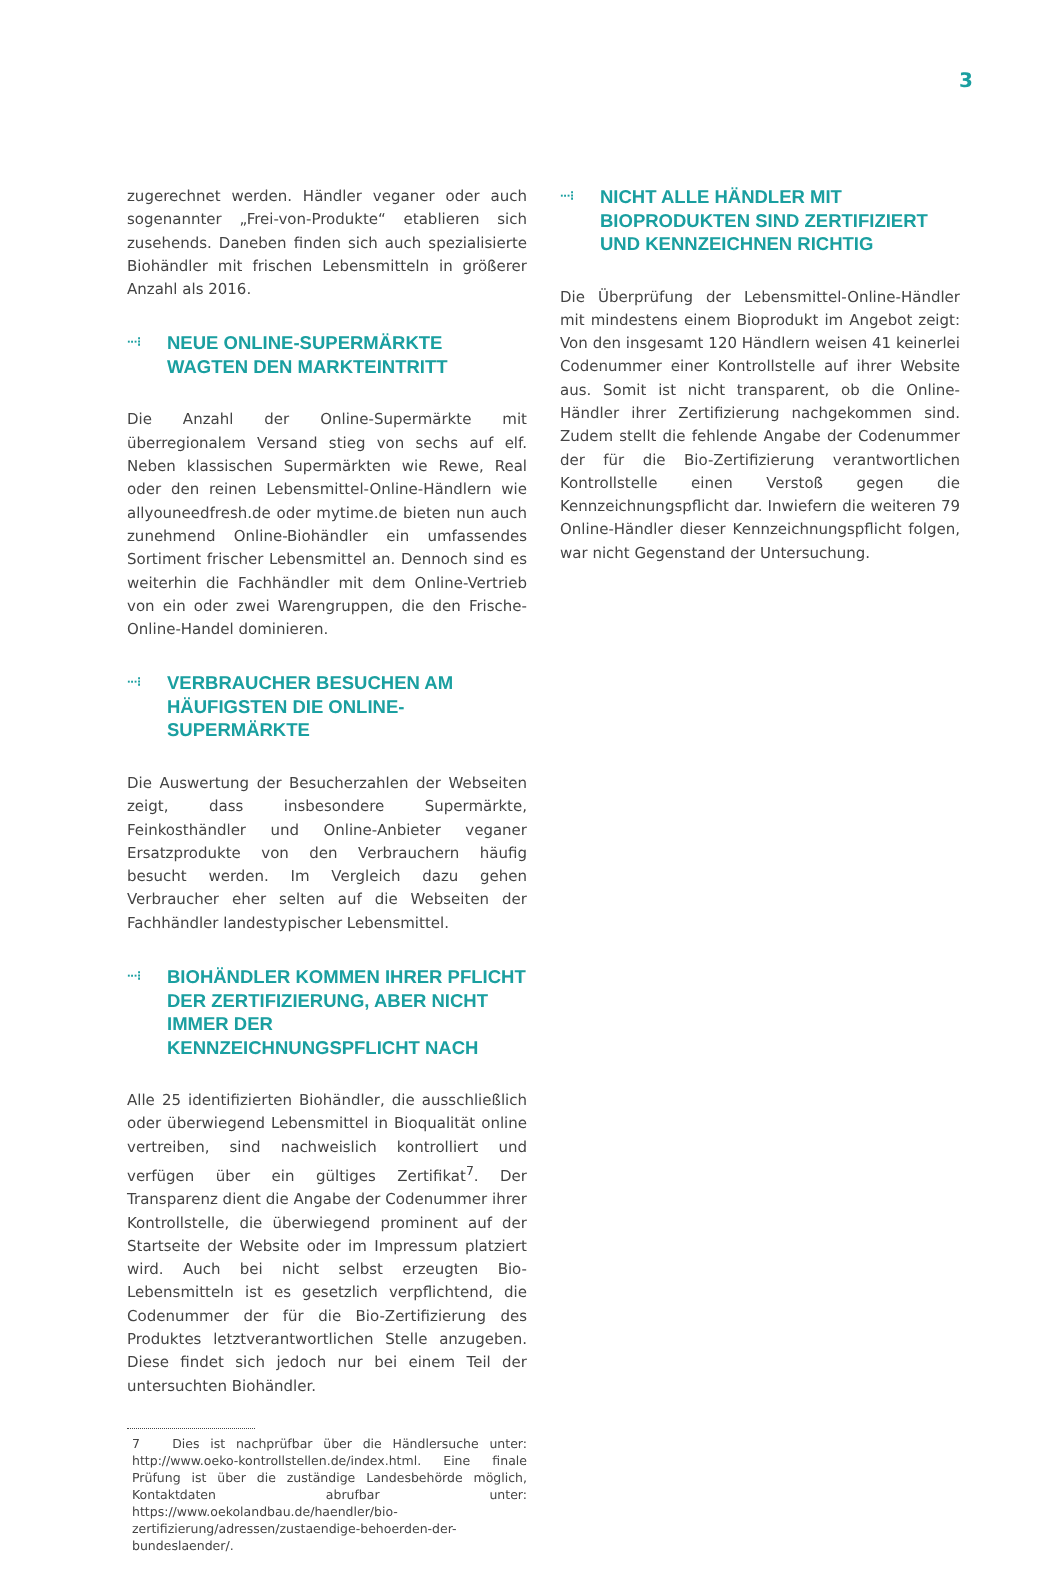3
zugerechnet werden. Händler veganer oder auch sogenannter „Frei-von-Produkte“ etablieren sich zusehends. Daneben finden sich auch spezialisierte Biohändler mit frischen Lebensmitteln in größerer Anzahl als 2016.
···⁝ NEUE ONLINE-SUPERMÄRKTE WAGTEN DEN MARKTEINTRITT
Die Anzahl der Online-Supermärkte mit überregionalem Versand stieg von sechs auf elf. Neben klassischen Supermärkten wie Rewe, Real oder den reinen Lebensmittel-Online-Händlern wie allyouneedfresh.de oder mytime.de bieten nun auch zunehmend Online-Biohändler ein umfassendes Sortiment frischer Lebensmittel an. Dennoch sind es weiterhin die Fachhändler mit dem Online-Vertrieb von ein oder zwei Warengruppen, die den Frische-Online-Handel dominieren.
···⁝ VERBRAUCHER BESUCHEN AM HÄUFIGSTEN DIE ONLINE-SUPERMÄRKTE
Die Auswertung der Besucherzahlen der Webseiten zeigt, dass insbesondere Supermärkte, Feinkosthändler und Online-Anbieter veganer Ersatzprodukte von den Verbrauchern häufig besucht werden. Im Vergleich dazu gehen Verbraucher eher selten auf die Webseiten der Fachhändler landestypischer Lebensmittel.
···⁝ BIOHÄNDLER KOMMEN IHRER PFLICHT DER ZERTIFIZIERUNG, ABER NICHT IMMER DER KENNZEICHNUNGSPFLICHT NACH
Alle 25 identifizierten Biohändler, die ausschließlich oder überwiegend Lebensmittel in Bioqualität online vertreiben, sind nachweislich kontrolliert und verfügen über ein gültiges Zertifikat<sup>7</sup>. Der Transparenz dient die Angabe der Codenummer ihrer Kontrollstelle, die überwiegend prominent auf der Startseite der Website oder im Impressum platziert wird. Auch bei nicht selbst erzeugten Bio-Lebensmitteln ist es gesetzlich verpflichtend, die Codenummer der für die Bio-Zertifizierung des Produktes letztverantwortlichen Stelle anzugeben. Diese findet sich jedoch nur bei einem Teil der untersuchten Biohändler.
7 Dies ist nachprüfbar über die Händlersuche unter: http://www.oeko-kontrollstellen.de/index.html. Eine finale Prüfung ist über die zuständige Landesbehörde möglich, Kontaktdaten abrufbar unter: https://www.oekolandbau.de/haendler/bio-zertifizierung/adressen/zustaendige-behoerden-der-bundeslaender/.
···⁝ NICHT ALLE HÄNDLER MIT BIOPRODUKTEN SIND ZERTIFIZIERT UND KENNZEICHNEN RICHTIG
Die Überprüfung der Lebensmittel-Online-Händler mit mindestens einem Bioprodukt im Angebot zeigt: Von den insgesamt 120 Händlern weisen 41 keinerlei Codenummer einer Kontrollstelle auf ihrer Website aus. Somit ist nicht transparent, ob die Online-Händler ihrer Zertifizierung nachgekommen sind. Zudem stellt die fehlende Angabe der Codenummer der für die Bio-Zertifizierung verantwortlichen Kontrollstelle einen Verstoß gegen die Kennzeichnungspflicht dar. Inwiefern die weiteren 79 Online-Händler dieser Kennzeichnungspflicht folgen, war nicht Gegenstand der Untersuchung.